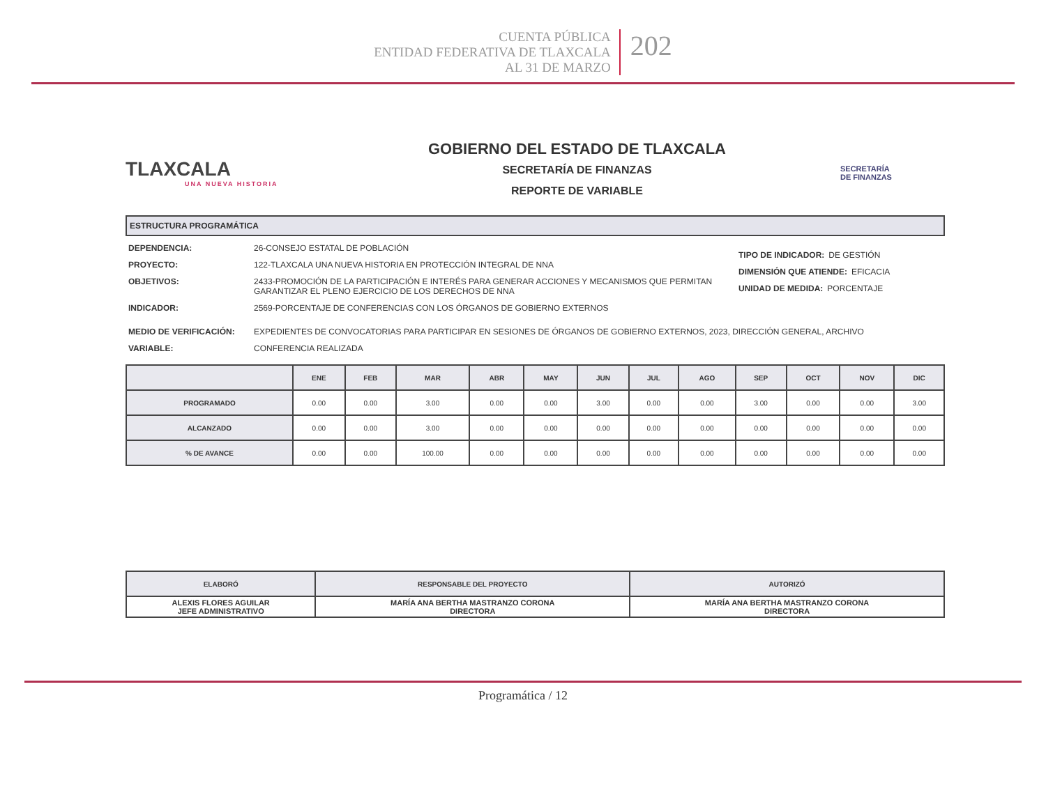CUENTA PÚBLICA
ENTIDAD FEDERATIVA DE TLAXCALA
AL 31 DE MARZO
202
TLAXCALA
UNA NUEVA HISTORIA
GOBIERNO DEL ESTADO DE TLAXCALA
SECRETARÍA DE FINANZAS
REPORTE DE VARIABLE
SECRETARÍA
DE FINANZAS
ESTRUCTURA PROGRAMÁTICA
DEPENDENCIA: 26-CONSEJO ESTATAL DE POBLACIÓN
PROYECTO: 122-TLAXCALA UNA NUEVA HISTORIA EN PROTECCIÓN INTEGRAL DE NNA
OBJETIVOS: 2433-PROMOCIÓN DE LA PARTICIPACIÓN E INTERÉS PARA GENERAR ACCIONES Y MECANISMOS QUE PERMITAN GARANTIZAR EL PLENO EJERCICIO DE LOS DERECHOS DE NNA
INDICADOR: 2569-PORCENTAJE DE CONFERENCIAS CON LOS ÓRGANOS DE GOBIERNO EXTERNOS
TIPO DE INDICADOR: DE GESTIÓN
DIMENSIÓN QUE ATIENDE: EFICACIA
UNIDAD DE MEDIDA: PORCENTAJE
MEDIO DE VERIFICACIÓN: EXPEDIENTES DE CONVOCATORIAS PARA PARTICIPAR EN SESIONES DE ÓRGANOS DE GOBIERNO EXTERNOS, 2023, DIRECCIÓN GENERAL, ARCHIVO
VARIABLE: CONFERENCIA REALIZADA
| | ENE | FEB | MAR | ABR | MAY | JUN | JUL | AGO | SEP | OCT | NOV | DIC |
| --- | --- | --- | --- | --- | --- | --- | --- | --- | --- | --- | --- | --- |
| PROGRAMADO | 0.00 | 0.00 | 3.00 | 0.00 | 0.00 | 3.00 | 0.00 | 0.00 | 3.00 | 0.00 | 0.00 | 3.00 |
| ALCANZADO | 0.00 | 0.00 | 3.00 | 0.00 | 0.00 | 0.00 | 0.00 | 0.00 | 0.00 | 0.00 | 0.00 | 0.00 |
| % DE AVANCE | 0.00 | 0.00 | 100.00 | 0.00 | 0.00 | 0.00 | 0.00 | 0.00 | 0.00 | 0.00 | 0.00 | 0.00 |
| ELABORÓ | RESPONSABLE DEL PROYECTO | AUTORIZÓ |
| --- | --- | --- |
| ALEXIS FLORES AGUILAR JEFE ADMINISTRATIVO | MARÍA ANA BERTHA MASTRANZO CORONA DIRECTORA | MARÍA ANA BERTHA MASTRANZO CORONA DIRECTORA |
Programática / 12